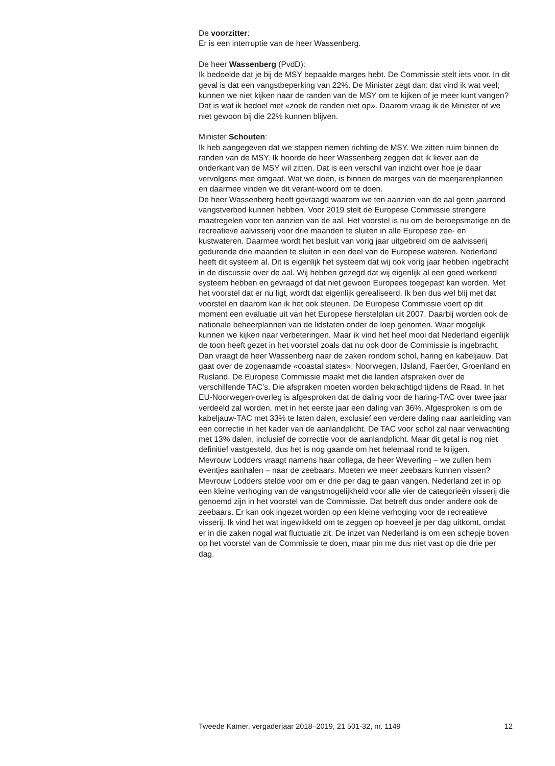De voorzitter:
Er is een interruptie van de heer Wassenberg.
De heer Wassenberg (PvdD):
Ik bedoelde dat je bij de MSY bepaalde marges hebt. De Commissie stelt iets voor. In dit geval is dat een vangstbeperking van 22%. De Minister zegt dan: dat vind ik wat veel; kunnen we niet kijken naar de randen van de MSY om te kijken of je meer kunt vangen? Dat is wat ik bedoel met «zoek de randen niet op». Daarom vraag ik de Minister of we niet gewoon bij die 22% kunnen blijven.
Minister Schouten:
Ik heb aangegeven dat we stappen nemen richting de MSY. We zitten ruim binnen de randen van de MSY. Ik hoorde de heer Wassenberg zeggen dat ik liever aan de onderkant van de MSY wil zitten. Dat is een verschil van inzicht over hoe je daar vervolgens mee omgaat. Wat we doen, is binnen de marges van de meerjarenplannen en daarmee vinden we dit verant-woord om te doen.
De heer Wassenberg heeft gevraagd waarom we ten aanzien van de aal geen jaarrond vangstverbod kunnen hebben. Voor 2019 stelt de Europese Commissie strengere maatregelen voor ten aanzien van de aal. Het voorstel is nu om de beroepsmatige en de recreatieve aalvisserij voor drie maanden te sluiten in alle Europese zee- en kustwateren. Daarmee wordt het besluit van vorig jaar uitgebreid om de aalvisserij gedurende drie maanden te sluiten in een deel van de Europese wateren. Nederland heeft dit systeem al. Dit is eigenlijk het systeem dat wij ook vorig jaar hebben ingebracht in de discussie over de aal. Wij hebben gezegd dat wij eigenlijk al een goed werkend systeem hebben en gevraagd of dat niet gewoon Europees toegepast kan worden. Met het voorstel dat er nu ligt, wordt dat eigenlijk gerealiseerd. Ik ben dus wel blij met dat voorstel en daarom kan ik het ook steunen. De Europese Commissie voert op dit moment een evaluatie uit van het Europese herstelplan uit 2007. Daarbij worden ook de nationale beheerplannen van de lidstaten onder de loep genomen. Waar mogelijk kunnen we kijken naar verbeteringen. Maar ik vind het heel mooi dat Nederland eigenlijk de toon heeft gezet in het voorstel zoals dat nu ook door de Commissie is ingebracht.
Dan vraagt de heer Wassenberg naar de zaken rondom schol, haring en kabeljauw. Dat gaat over de zogenaamde «coastal states»: Noorwegen, IJsland, Faeröer, Groenland en Rusland. De Europese Commissie maakt met die landen afspraken over de verschillende TAC’s. Die afspraken moeten worden bekrachtigd tijdens de Raad. In het EU-Noorwegen-overleg is afgesproken dat de daling voor de haring-TAC over twee jaar verdeeld zal worden, met in het eerste jaar een daling van 36%. Afgesproken is om de kabeljauw-TAC met 33% te laten dalen, exclusief een verdere daling naar aanleiding van een correctie in het kader van de aanlandplicht. De TAC voor schol zal naar verwachting met 13% dalen, inclusief de correctie voor de aanlandplicht. Maar dit getal is nog niet definitief vastgesteld, dus het is nog gaande om het helemaal rond te krijgen.
Mevrouw Lodders vraagt namens haar collega, de heer Weverling – we zullen hem eventjes aanhalen – naar de zeebaars. Moeten we meer zeebaars kunnen vissen? Mevrouw Lodders stelde voor om er drie per dag te gaan vangen. Nederland zet in op een kleine verhoging van de vangstmogelijkheid voor alle vier de categorieën visserij die genoemd zijn in het voorstel van de Commissie. Dat betreft dus onder andere ook de zeebaars. Er kan ook ingezet worden op een kleine verhoging voor de recreatieve visserij. Ik vind het wat ingewikkeld om te zeggen op hoeveel je per dag uitkomt, omdat er in die zaken nogal wat fluctuatie zit. De inzet van Nederland is om een schepje boven op het voorstel van de Commissie te doen, maar pin me dus niet vast op die drie per dag.
Tweede Kamer, vergaderjaar 2018–2019, 21 501-32, nr. 1149 12